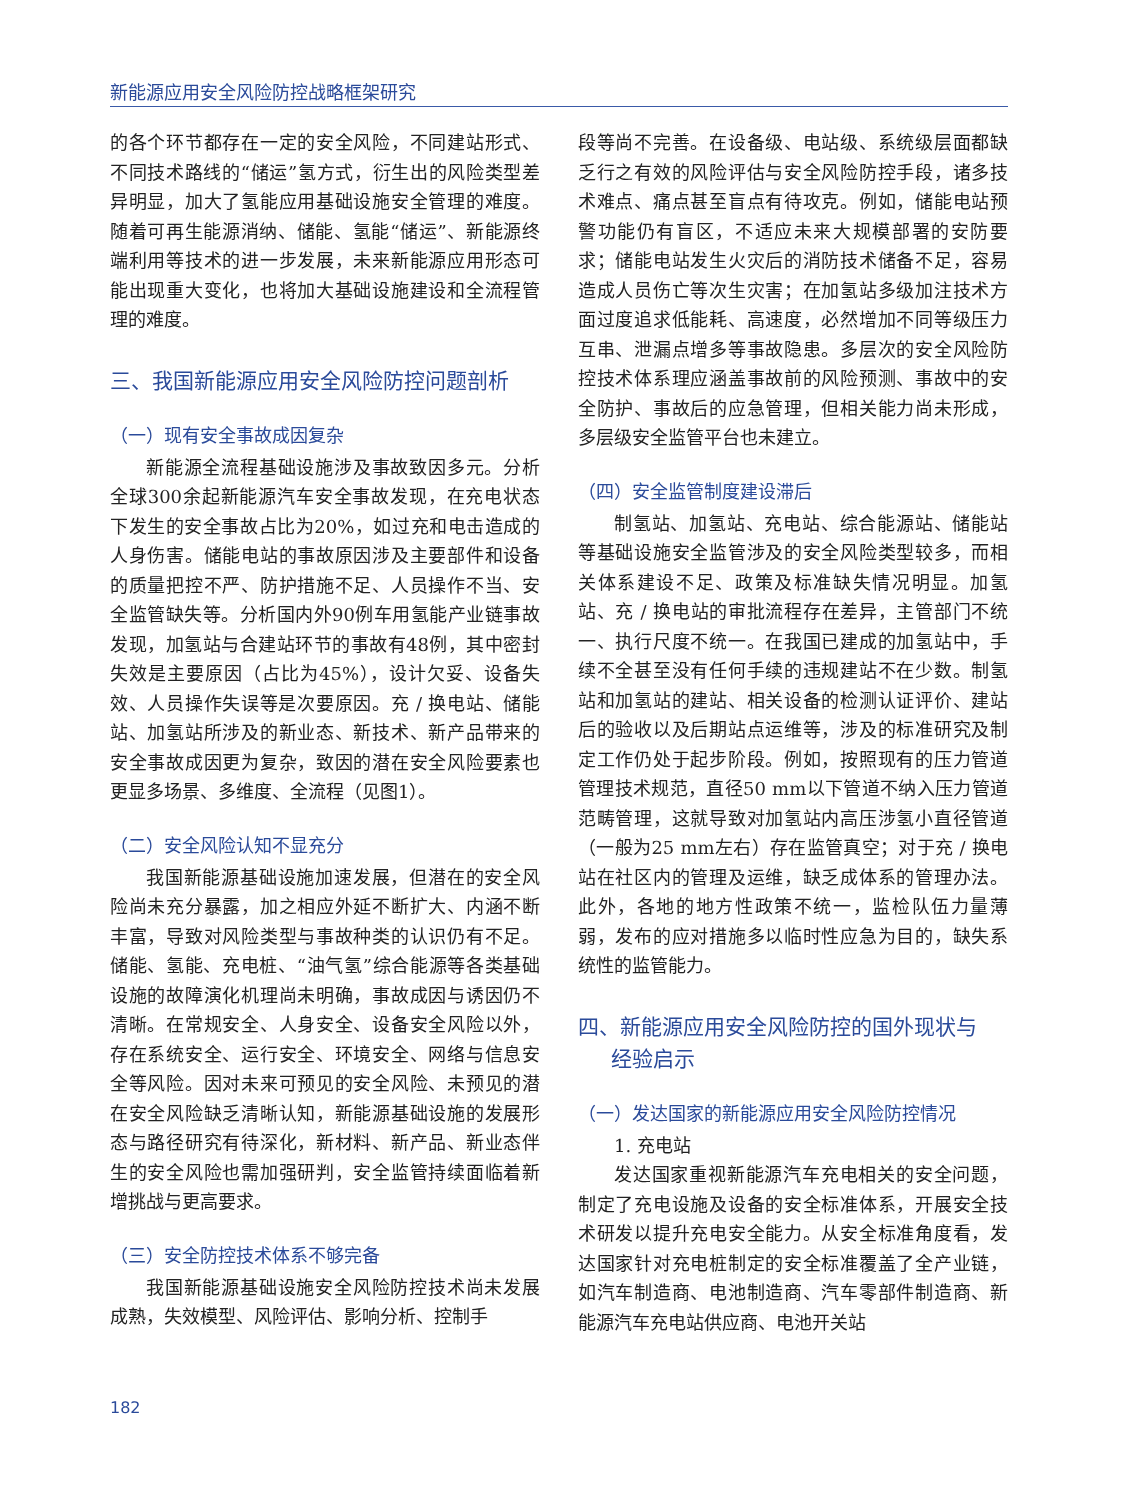新能源应用安全风险防控战略框架研究
的各个环节都存在一定的安全风险，不同建站形式、不同技术路线的“储运”氢方式，衍生出的风险类型差异明显，加大了氢能应用基础设施安全管理的难度。随着可再生能源消纳、储能、氢能“储运”、新能源终端利用等技术的进一步发展，未来新能源应用形态可能出现重大变化，也将加大基础设施建设和全流程管理的难度。
三、我国新能源应用安全风险防控问题剖析
（一）现有安全事故成因复杂
新能源全流程基础设施涉及事故致因多元。分析全球300余起新能源汽车安全事故发现，在充电状态下发生的安全事故占比为20%，如过充和电击造成的人身伤害。储能电站的事故原因涉及主要部件和设备的质量把控不严、防护措施不足、人员操作不当、安全监管缺失等。分析国内外90例车用氢能产业链事故发现，加氢站与合建站环节的事故有48例，其中密封失效是主要原因（占比为45%），设计欠妥、设备失效、人员操作失误等是次要原因。充 / 换电站、储能站、加氢站所涉及的新业态、新技术、新产品带来的安全事故成因更为复杂，致因的潜在安全风险要素也更显多场景、多维度、全流程（见图1）。
（二）安全风险认知不显充分
我国新能源基础设施加速发展，但潜在的安全风险尚未充分暴露，加之相应外延不断扩大、内涵不断丰富，导致对风险类型与事故种类的认识仍有不足。储能、氢能、充电桩、“油气氢”综合能源等各类基础设施的故障演化机理尚未明确，事故成因与诱因仍不清晰。在常规安全、人身安全、设备安全风险以外，存在系统安全、运行安全、环境安全、网络与信息安全等风险。因对未来可预见的安全风险、未预见的潜在安全风险缺乏清晰认知，新能源基础设施的发展形态与路径研究有待深化，新材料、新产品、新业态伴生的安全风险也需加强研判，安全监管持续面临着新增挑战与更高要求。
（三）安全防控技术体系不够完备
我国新能源基础设施安全风险防控技术尚未发展成熟，失效模型、风险评估、影响分析、控制手
段等尚不完善。在设备级、电站级、系统级层面都缺乏行之有效的风险评估与安全风险防控手段，诸多技术难点、痛点甚至盲点有待攻克。例如，储能电站预警功能仍有盲区，不适应未来大规模部署的安防要求；储能电站发生火灾后的消防技术储备不足，容易造成人员伤亡等次生灾害；在加氢站多级加注技术方面过度追求低能耗、高速度，必然增加不同等级压力互串、泄漏点增多等事故隐患。多层次的安全风险防控技术体系理应涵盖事故前的风险预测、事故中的安全防护、事故后的应急管理，但相关能力尚未形成，多层级安全监管平台也未建立。
（四）安全监管制度建设滞后
制氢站、加氢站、充电站、综合能源站、储能站等基础设施安全监管涉及的安全风险类型较多，而相关体系建设不足、政策及标准缺失情况明显。加氢站、充 / 换电站的审批流程存在差异，主管部门不统一、执行尺度不统一。在我国已建成的加氢站中，手续不全甚至没有任何手续的违规建站不在少数。制氢站和加氢站的建站、相关设备的检测认证评价、建站后的验收以及后期站点运维等，涉及的标准研究及制定工作仍处于起步阶段。例如，按照现有的压力管道管理技术规范，直径50 mm以下管道不纳入压力管道范畴管理，这就导致对加氢站内高压涉氢小直径管道（一般为25 mm左右）存在监管真空；对于充 / 换电站在社区内的管理及运维，缺乏成体系的管理办法。此外，各地的地方性政策不统一，监检队伍力量薄弱，发布的应对措施多以临时性应急为目的，缺失系统性的监管能力。
四、新能源应用安全风险防控的国外现状与
经验启示
（一）发达国家的新能源应用安全风险防控情况
1. 充电站
发达国家重视新能源汽车充电相关的安全问题，制定了充电设施及设备的安全标准体系，开展安全技术研发以提升充电安全能力。从安全标准角度看，发达国家针对充电桩制定的安全标准覆盖了全产业链，如汽车制造商、电池制造商、汽车零部件制造商、新能源汽车充电站供应商、电池开关站
182